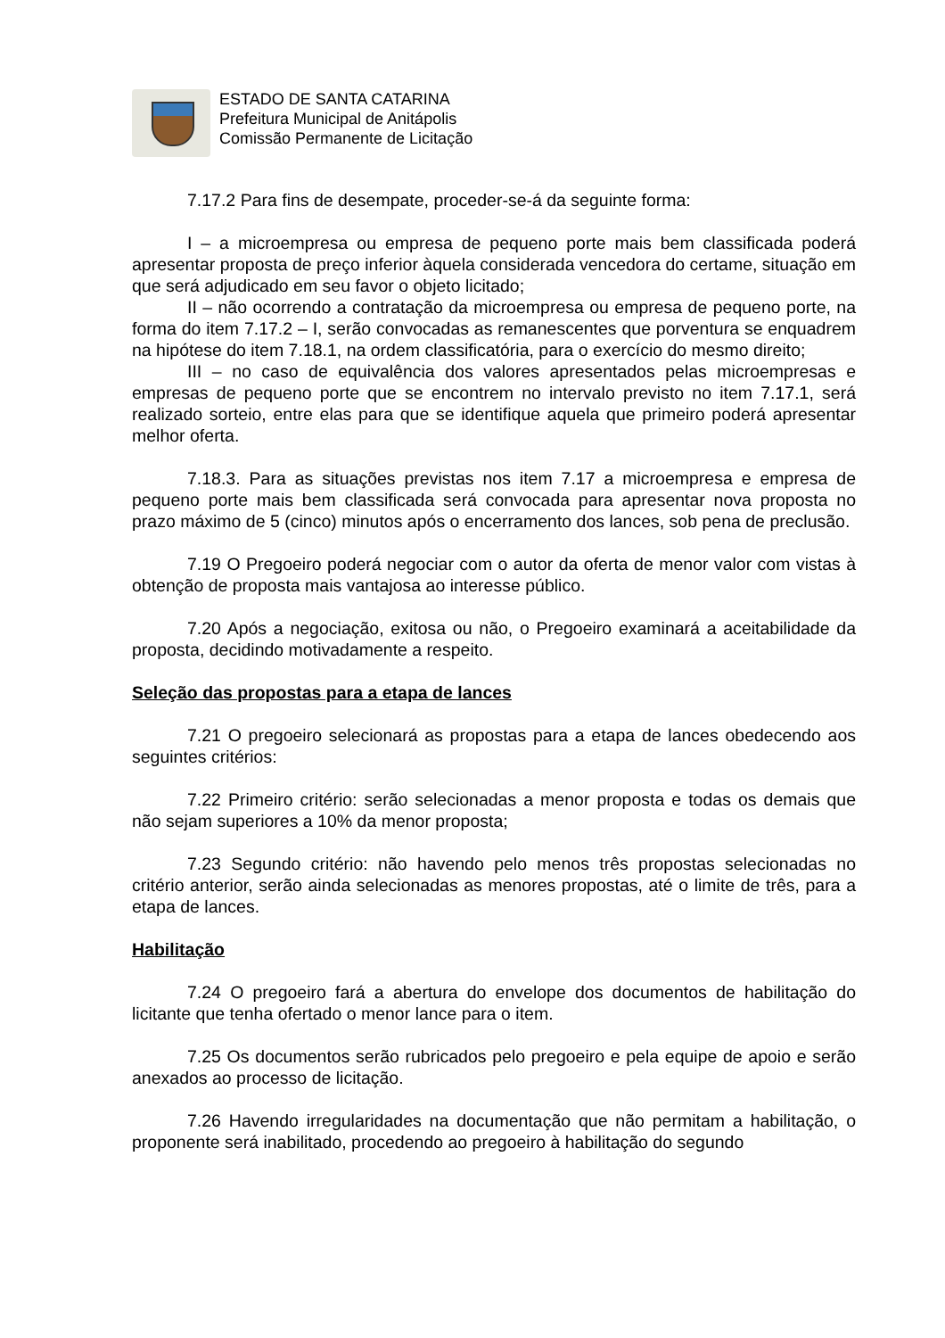ESTADO DE SANTA CATARINA
Prefeitura Municipal de Anitápolis
Comissão Permanente de Licitação
7.17.2 Para fins de desempate, proceder-se-á da seguinte forma:
I – a microempresa ou empresa de pequeno porte mais bem classificada poderá apresentar proposta de preço inferior àquela considerada vencedora do certame, situação em que será adjudicado em seu favor o objeto licitado;
II – não ocorrendo a contratação da microempresa ou empresa de pequeno porte, na forma do item 7.17.2 – I, serão convocadas as remanescentes que porventura se enquadrem na hipótese do item 7.18.1, na ordem classificatória, para o exercício do mesmo direito;
III – no caso de equivalência dos valores apresentados pelas microempresas e empresas de pequeno porte que se encontrem no intervalo previsto no item 7.17.1, será realizado sorteio, entre elas para que se identifique aquela que primeiro poderá apresentar melhor oferta.
7.18.3. Para as situações previstas nos item 7.17 a microempresa e empresa de pequeno porte mais bem classificada será convocada para apresentar nova proposta no prazo máximo de 5 (cinco) minutos após o encerramento dos lances, sob pena de preclusão.
7.19 O Pregoeiro poderá negociar com o autor da oferta de menor valor com vistas à obtenção de proposta mais vantajosa ao interesse público.
7.20 Após a negociação, exitosa ou não, o Pregoeiro examinará a aceitabilidade da proposta, decidindo motivadamente a respeito.
Seleção das propostas para a etapa de lances
7.21 O pregoeiro selecionará as propostas para a etapa de lances obedecendo aos seguintes critérios:
7.22 Primeiro critério: serão selecionadas a menor proposta e todas os demais que não sejam superiores a 10% da menor proposta;
7.23 Segundo critério: não havendo pelo menos três propostas selecionadas no critério anterior, serão ainda selecionadas as menores propostas, até o limite de três, para a etapa de lances.
Habilitação
7.24 O pregoeiro fará a abertura do envelope dos documentos de habilitação do licitante que tenha ofertado o menor lance para o item.
7.25 Os documentos serão rubricados pelo pregoeiro e pela equipe de apoio e serão anexados ao processo de licitação.
7.26 Havendo irregularidades na documentação que não permitam a habilitação, o proponente será inabilitado, procedendo ao pregoeiro à habilitação do segundo